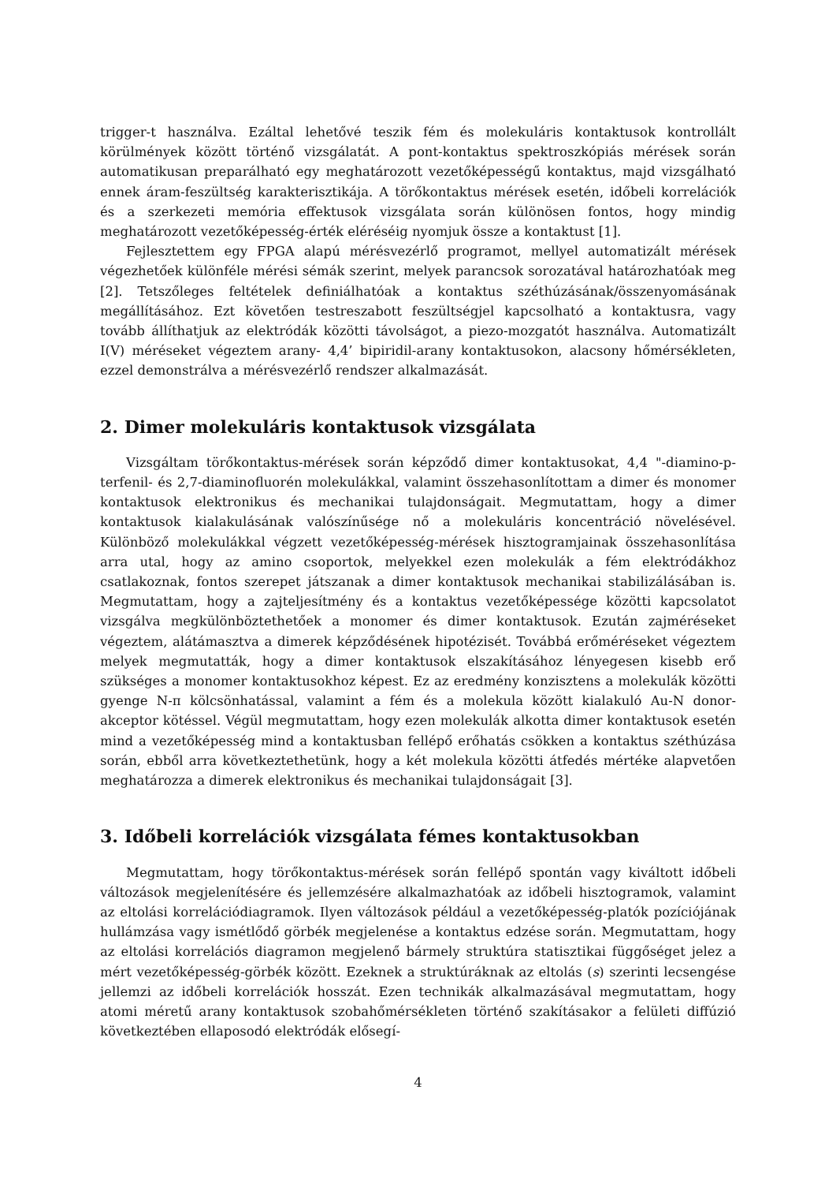trigger-t használva. Ezáltal lehetővé teszik fém és molekuláris kontaktusok kontrollált körülmények között történő vizsgálatát. A pont-kontaktus spektroszkópiás mérések során automatikusan preparálható egy meghatározott vezetőképességű kontaktus, majd vizsgálható ennek áram-feszültség karakterisztikája. A törőkontaktus mérések esetén, időbeli korrelációk és a szerkezeti memória effektusok vizsgálata során különösen fontos, hogy mindig meghatározott vezetőképesség-érték eléréséig nyomjuk össze a kontaktust [1].
Fejlesztettem egy FPGA alapú mérésvezérlő programot, mellyel automatizált mérések végezhetőek különféle mérési sémák szerint, melyek parancsok sorozatával határozhatóak meg [2]. Tetszőleges feltételek definiálhatóak a kontaktus széthúzásának/összenyomásának megállításához. Ezt követően testreszabott feszültségjel kapcsolható a kontaktusra, vagy tovább állíthatjuk az elektródák közötti távolságot, a piezo-mozgatót használva. Automatizált I(V) méréseket végeztem arany- 4,4’ bipiridil-arany kontaktusokon, alacsony hőmérsékleten, ezzel demonstrálva a mérésvezérlő rendszer alkalmazását.
2. Dimer molekuláris kontaktusok vizsgálata
Vizsgáltam törőkontaktus-mérések során képződő dimer kontaktusokat, 4,4 "-diamino-p-terfenil- és 2,7-diaminofluorén molekulákkal, valamint összehasonlítottam a dimer és monomer kontaktusok elektronikus és mechanikai tulajdonságait. Megmutattam, hogy a dimer kontaktusok kialakulásának valószínűsége nő a molekuláris koncentráció növelésével. Különböző molekulákkal végzett vezetőképesség-mérések hisztogramjainak összehasonlítása arra utal, hogy az amino csoportok, melyekkel ezen molekulák a fém elektródákhoz csatlakoznak, fontos szerepet játszanak a dimer kontaktusok mechanikai stabilizálásában is. Megmutattam, hogy a zajteljesítmény és a kontaktus vezetőképessége közötti kapcsolatot vizsgálva megkülönböztethetőek a monomer és dimer kontaktusok. Ezután zajméréseket végeztem, alátámasztva a dimerek képződésének hipotézisét. Továbbá erőméréseket végeztem melyek megmutatták, hogy a dimer kontaktusok elszakításához lényegesen kisebb erő szükséges a monomer kontaktusokhoz képest. Ez az eredmény konzisztens a molekulák közötti gyenge N-π kölcsönhatással, valamint a fém és a molekula között kialakuló Au-N donor-akceptor kötéssel. Végül megmutattam, hogy ezen molekulák alkotta dimer kontaktusok esetén mind a vezetőképesség mind a kontaktusban fellépő erőhatás csökken a kontaktus széthúzása során, ebből arra következtethetünk, hogy a két molekula közötti átfedés mértéke alapvetően meghatározza a dimerek elektronikus és mechanikai tulajdonságait [3].
3. Időbeli korrelációk vizsgálata fémes kontaktusokban
Megmutattam, hogy törőkontaktus-mérések során fellépő spontán vagy kiváltott időbeli változások megjelenítésére és jellemzésére alkalmazhatóak az időbeli hisztogramok, valamint az eltolási korrelációdiagramok. Ilyen változások például a vezetőképesség-platók pozíciójának hullámzása vagy ismétlődő görbék megjelenése a kontaktus edzése során. Megmutattam, hogy az eltolási korrelációs diagramon megjelenő bármely struktúra statisztikai függőséget jelez a mért vezetőképesség-görbék között. Ezeknek a struktúráknak az eltolás (s) szerinti lecsengése jellemzi az időbeli korrelációk hosszát. Ezen technikák alkalmazásával megmutattam, hogy atomi méretű arany kontaktusok szobahőmérsékleten történő szakításakor a felületi diffúzió következtében ellaposodó elektródák elősegí-
4